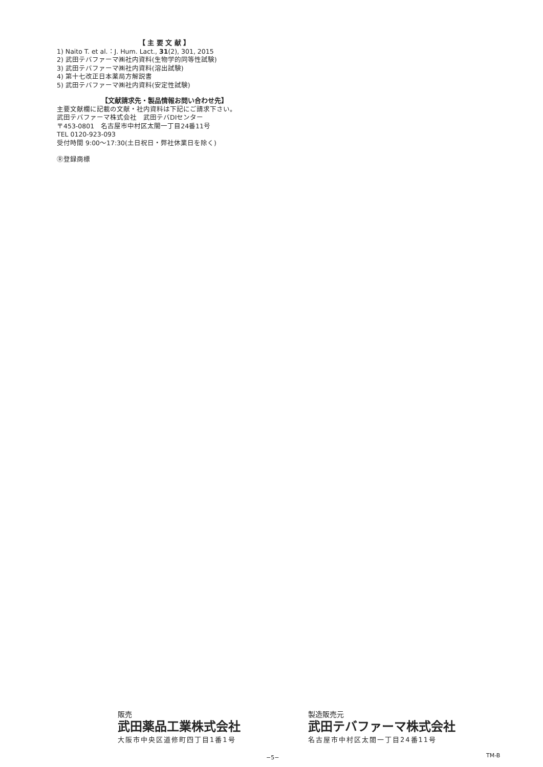【 主 要 文 献 】
1) Naito T. et al.：J. Hum. Lact., 31(2), 301, 2015
2) 武田テバファーマ㈱社内資料(生物学的同等性試験)
3) 武田テバファーマ㈱社内資料(溶出試験)
4) 第十七改正日本薬局方解説書
5) 武田テバファーマ㈱社内資料(安定性試験)
【文献請求先・製品情報お問い合わせ先】
主要文献欄に記載の文献・社内資料は下記にご請求下さい。
武田テバファーマ株式会社　武田テバDIセンター
〒453-0801　名古屋市中村区太閤一丁目24番11号
TEL 0120-923-093
受付時間 9:00〜17:30(土日祝日・弊社休業日を除く)
Ⓡ登録商標
販売
武田薬品工業株式会社
大阪市中央区道修町四丁目1番1号
製造販売元
武田テバファーマ株式会社
名古屋市中村区太閤一丁目24番11号
−5− TM-B